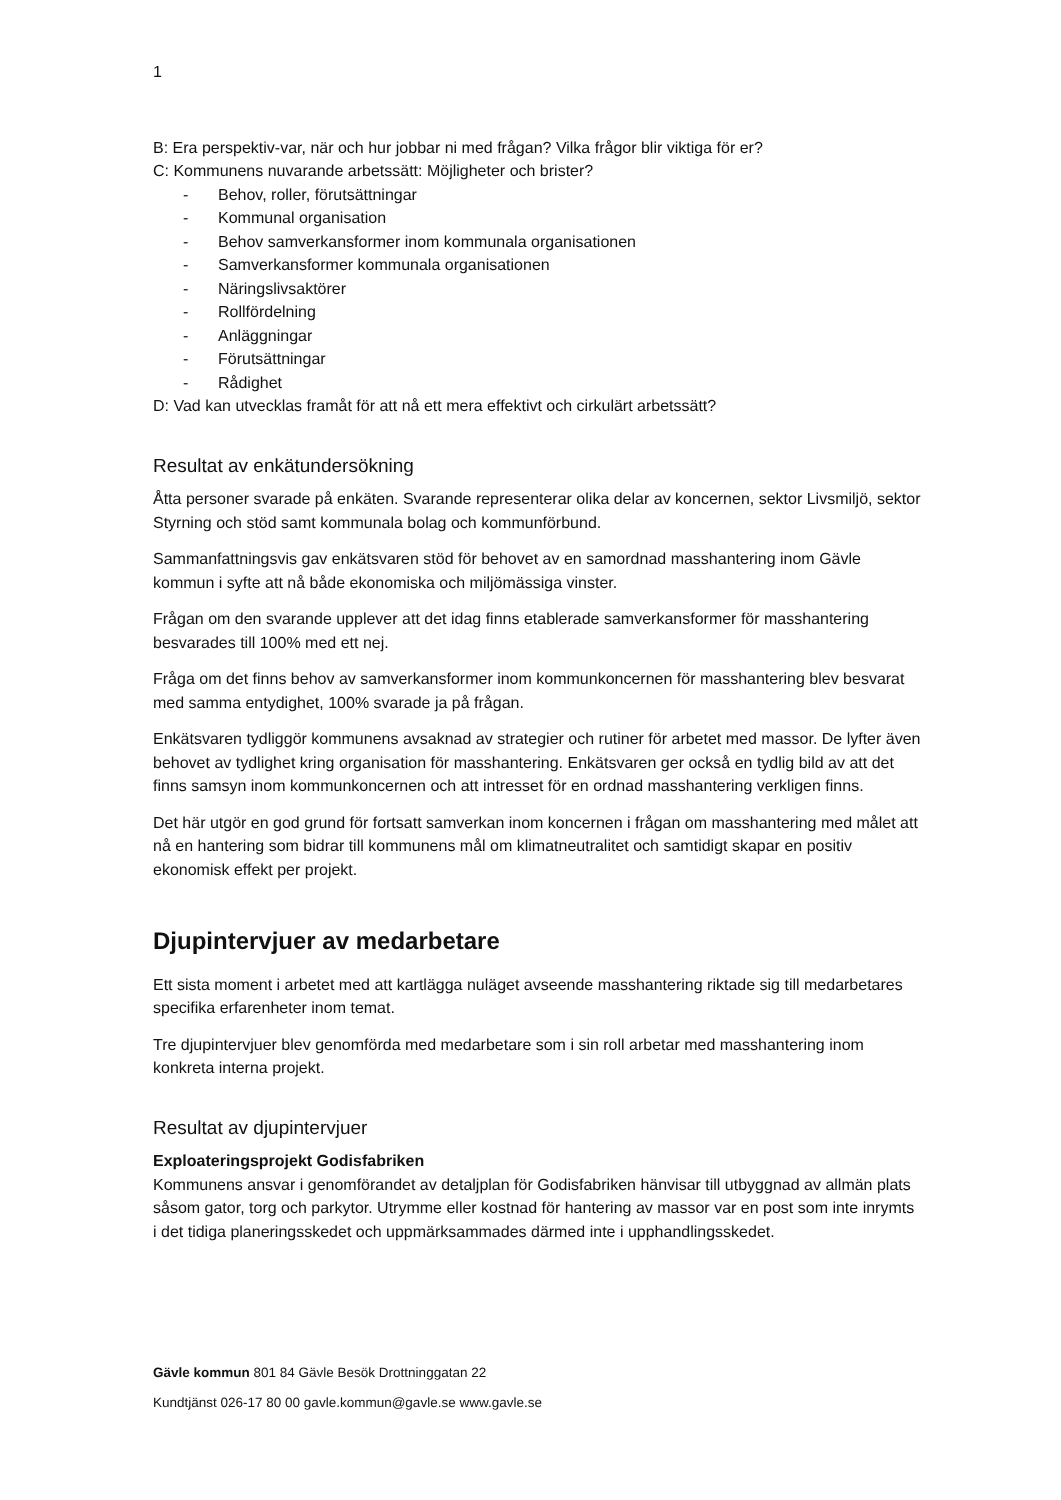1
B: Era perspektiv-var, när och hur jobbar ni med frågan? Vilka frågor blir viktiga för er?
C: Kommunens nuvarande arbetssätt: Möjligheter och brister?
- Behov, roller, förutsättningar
- Kommunal organisation
- Behov samverkansformer inom kommunala organisationen
- Samverkansformer kommunala organisationen
- Näringslivsaktörer
- Rollfördelning
- Anläggningar
- Förutsättningar
- Rådighet
D: Vad kan utvecklas framåt för att nå ett mera effektivt och cirkulärt arbetssätt?
Resultat av enkätundersökning
Åtta personer svarade på enkäten. Svarande representerar olika delar av koncernen, sektor Livsmiljö, sektor Styrning och stöd samt kommunala bolag och kommunförbund.
Sammanfattningsvis gav enkätsvaren stöd för behovet av en samordnad masshantering inom Gävle kommun i syfte att nå både ekonomiska och miljömässiga vinster.
Frågan om den svarande upplever att det idag finns etablerade samverkansformer för masshantering besvarades till 100% med ett nej.
Fråga om det finns behov av samverkansformer inom kommunkoncernen för masshantering blev besvarat med samma entydighet, 100% svarade ja på frågan.
Enkätsvaren tydliggör kommunens avsaknad av strategier och rutiner för arbetet med massor. De lyfter även behovet av tydlighet kring organisation för masshantering. Enkätsvaren ger också en tydlig bild av att det finns samsyn inom kommunkoncernen och att intresset för en ordnad masshantering verkligen finns.
Det här utgör en god grund för fortsatt samverkan inom koncernen i frågan om masshantering med målet att nå en hantering som bidrar till kommunens mål om klimatneutralitet och samtidigt skapar en positiv ekonomisk effekt per projekt.
Djupintervjuer av medarbetare
Ett sista moment i arbetet med att kartlägga nuläget avseende masshantering riktade sig till medarbetares specifika erfarenheter inom temat.
Tre djupintervjuer blev genomförda med medarbetare som i sin roll arbetar med masshantering inom konkreta interna projekt.
Resultat av djupintervjuer
Exploateringsprojekt Godisfabriken
Kommunens ansvar i genomförandet av detaljplan för Godisfabriken hänvisar till utbyggnad av allmän plats såsom gator, torg och parkytor. Utrymme eller kostnad för hantering av massor var en post som inte inrymts i det tidiga planeringsskedet och uppmärksammades därmed inte i upphandlingsskedet.
Gävle kommun 801 84 Gävle Besök Drottninggatan 22
Kundtjänst 026-17 80 00 gavle.kommun@gavle.se www.gavle.se